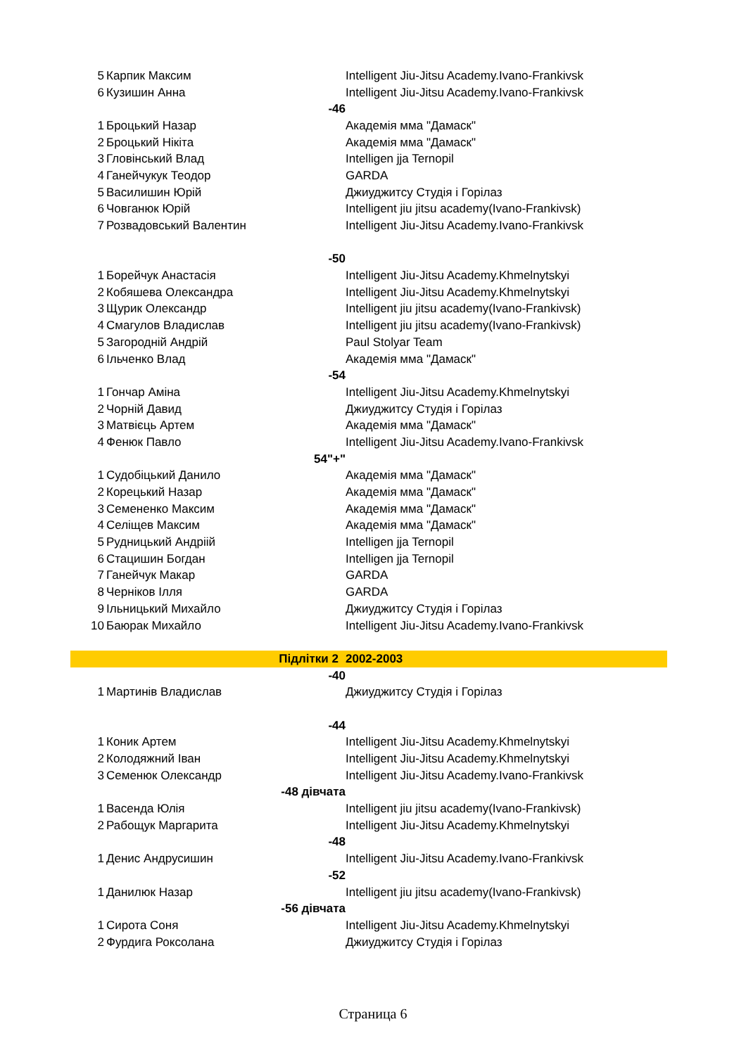| 5 | Карпик Максим | Intelligent Jiu-Jitsu Academy.Ivano-Frankivsk |
| 6 | Кузишин Анна | Intelligent Jiu-Jitsu Academy.Ivano-Frankivsk |
| | -46 | |
| 1 | Броцький Назар | Академія мма "Дамаск" |
| 2 | Броцький Нікіта | Академія мма "Дамаск" |
| 3 | Гловінський Влад | Intelligen jja Ternopil |
| 4 | Ганейчукук Теодор | GARDA |
| 5 | Василишин Юрій | Джиуджитсу Студія і Горілаз |
| 6 | Човганюк Юрій | Intelligent jiu jitsu academy(Ivano-Frankivsk) |
| 7 | Розвадовський Валентин | Intelligent Jiu-Jitsu Academy.Ivano-Frankivsk |
| | -50 | |
| 1 | Борейчук Анастасія | Intelligent Jiu-Jitsu Academy.Khmelnytskyi |
| 2 | Кобяшева Олександра | Intelligent Jiu-Jitsu Academy.Khmelnytskyi |
| 3 | Щурик Олександр | Intelligent jiu jitsu academy(Ivano-Frankivsk) |
| 4 | Смагулов Владислав | Intelligent jiu jitsu academy(Ivano-Frankivsk) |
| 5 | Загородній Андрій | Paul Stolyar Team |
| 6 | Ільченко Влад | Академія мма "Дамаск" |
| | -54 | |
| 1 | Гончар Аміна | Intelligent Jiu-Jitsu Academy.Khmelnytskyi |
| 2 | Чорній Давид | Джиуджитсу Студія і Горілаз |
| 3 | Матвієць Артем | Академія мма "Дамаск" |
| 4 | Фенюк Павло | Intelligent Jiu-Jitsu Academy.Ivano-Frankivsk |
| | 54"+" | |
| 1 | Судобіцький Данило | Академія мма "Дамаск" |
| 2 | Корецький Назар | Академія мма "Дамаск" |
| 3 | Семененко Максим | Академія мма "Дамаск" |
| 4 | Селіщев Максим | Академія мма "Дамаск" |
| 5 | Рудницький Андріій | Intelligen jja Ternopil |
| 6 | Стацишин Богдан | Intelligen jja Ternopil |
| 7 | Ганейчук Макар | GARDA |
| 8 | Черніков Ілля | GARDA |
| 9 | Ільницький Михайло | Джиуджитсу Студія і Горілаз |
| 10 | Баюрак Михайло | Intelligent Jiu-Jitsu Academy.Ivano-Frankivsk |
| | Підлітки 2 | 2002-2003 |
| | -40 | |
| 1 | Мартинів Владислав | Джиуджитсу Студія і Горілаз |
| | -44 | |
| 1 | Коник Артем | Intelligent Jiu-Jitsu Academy.Khmelnytskyi |
| 2 | Колодяжний Іван | Intelligent Jiu-Jitsu Academy.Khmelnytskyi |
| 3 | Семенюк Олександр | Intelligent Jiu-Jitsu Academy.Ivano-Frankivsk |
| | -48 дівчата | |
| 1 | Васенда Юлія | Intelligent jiu jitsu academy(Ivano-Frankivsk) |
| 2 | Рабощук Маргарита | Intelligent Jiu-Jitsu Academy.Khmelnytskyi |
| | -48 | |
| 1 | Денис Андрусишин | Intelligent Jiu-Jitsu Academy.Ivano-Frankivsk |
| | -52 | |
| 1 | Данилюк Назар | Intelligent jiu jitsu academy(Ivano-Frankivsk) |
| | -56 дівчата | |
| 1 | Сирота Соня | Intelligent Jiu-Jitsu Academy.Khmelnytskyi |
| 2 | Фурдига Роксолана | Джиуджитсу Студія і Горілаз |
Страница 6